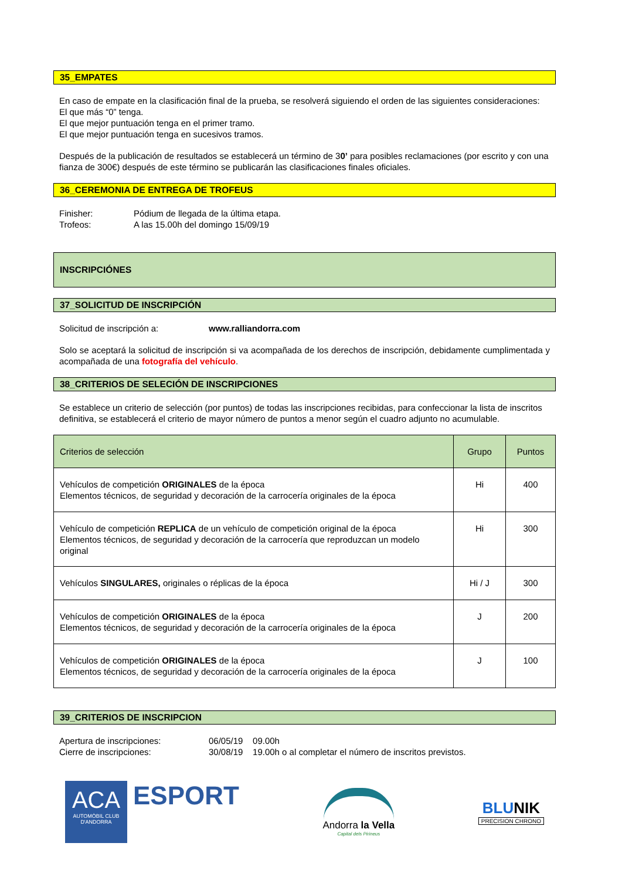35_EMPATES
En caso de empate en la clasificación final de la prueba, se resolverá siguiendo el orden de las siguientes consideraciones:
El que más “0” tenga.
El que mejor puntuación tenga en el primer tramo.
El que mejor puntuación tenga en sucesivos tramos.
Después de la publicación de resultados se establecerá un término de 30’ para posibles reclamaciones (por escrito y con una fianza de 300€) después de este término se publicarán las clasificaciones finales oficiales.
36_CEREMONIA DE ENTREGA DE TROFEUS
Finisher: Pódium de llegada de la última etapa.
Trofeos: A las 15.00h del domingo 15/09/19
INSCRIPCIÓNES
37_SOLICITUD DE INSCRIPCIÓN
Solicitud de inscripción a: www.ralliandorra.com
Solo se aceptará la solicitud de inscripción si va acompañada de los derechos de inscripción, debidamente cumplimentada y acompañada de una fotografía del vehículo.
38_CRITERIOS DE SELECIÓN DE INSCRIPCIONES
Se establece un criterio de selección (por puntos) de todas las inscripciones recibidas, para confeccionar la lista de inscritos definitiva, se establecerá el criterio de mayor número de puntos a menor según el cuadro adjunto no acumulable.
| Criterios de selección | Grupo | Puntos |
| Vehículos de competición ORIGINALES de la época Elementos técnicos, de seguridad y decoración de la carrocería originales de la época | Hi | 400 |
| Vehículo de competición REPLICA de un vehículo de competición original de la época Elementos técnicos, de seguridad y decoración de la carrocería que reproduzcan un modelo original | Hi | 300 |
| Vehículos SINGULARES, originales o réplicas de la época | Hi / J | 300 |
| Vehículos de competición ORIGINALES de la época Elementos técnicos, de seguridad y decoración de la carrocería originales de la época | J | 200 |
| Vehículos de competición ORIGINALES de la época Elementos técnicos, de seguridad y decoración de la carrocería originales de la época | J | 100 |
39_CRITERIOS DE INSCRIPCION
Apertura de inscripciones: 06/05/19 09.00h
Cierre de inscripciones: 30/08/19 19.00h o al completar el número de inscritos previstos.
ACA
AUTOMÒBIL CLUB
D'ANDORRA
ESPORT
Andorra la Vella
Capital dels Pirineus
BLUNIK
PRECISION CHRONO